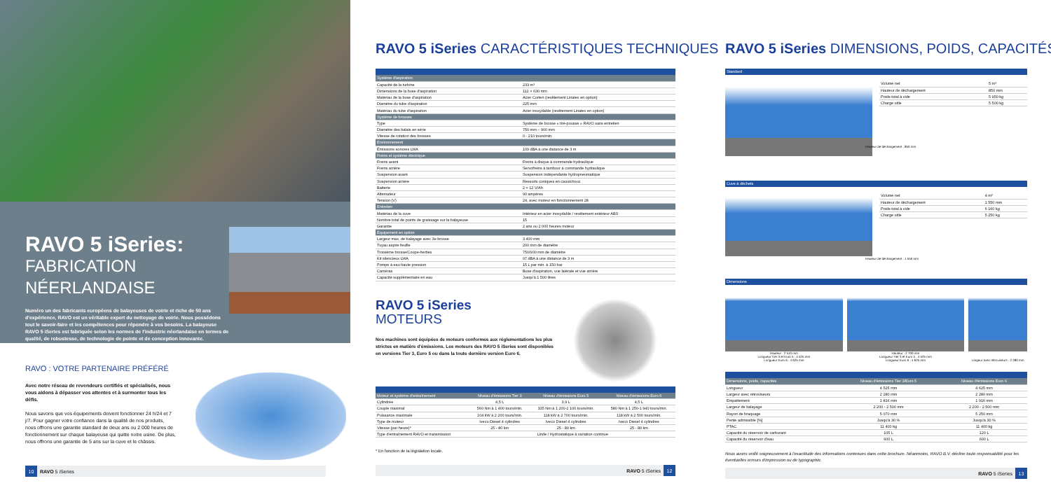RAVO 5 iSeries:
FABRICATION NÉERLANDAISE
Numéro un des fabricants européens de balayeuses de voirie et riche de 50 ans d'expérience, RAVO est un véritable expert du nettoyage de voirie. Nous possédons tout le savoir-faire et les compétences pour répondre à vos besoins. La balayeuse RAVO 5 iSeries est fabriquée selon les normes de l'industrie néerlandaise en termes de qualité, de robustesse, de technologie de pointe et de conception innovante.
RAVO : VOTRE PARTENAIRE PRÉFÉRÉ
Avec notre réseau de revendeurs certifiés et spécialisés, nous vous aidons à dépasser vos attentes et à surmonter tous les défis.
Nous savons que vos équipements doivent fonctionner 24 h/24 et 7 j/7. Pour gagner votre confiance dans la qualité de nos produits, nous offrons une garantie standard de deux ans ou 2 000 heures de fonctionnement sur chaque balayeuse qui quitte notre usine. De plus, nous offrons une garantie de 5 ans sur la cuve et le châssis.
10 RAVO 5 iSeries
RAVO 5 iSeries CARACTÉRISTIQUES TECHNIQUES
| Système d'aspiration | |
| Capacité de la turbine | 233 m³ |
| Dimensions de la buse d'aspiration | 112 × 630 mm |
| Matériau de la buse d'aspiration | Acier Corten (revêtement Linatex en option) |
| Diamètre du tube d'aspiration | 225 mm |
| Matériau du tube d'aspiration | Acier inoxydable (revêtement Linatex en option) |
| Système de brosses | |
| Type | Système de brosse « tiré-poussé » RAVO sans entretien |
| Diamètre des balais en série | 750 mm – 900 mm |
| Vitesse de rotation des brosses | 0 - 210 tours/min. |
| Environnement | |
| Émissions sonores LWA | 109 dBA à une distance de 3 m |
| Freins et système électrique | |
| Freins avant | Freins à disque à commande hydraulique |
| Freins arrière | Servofreins à tambour à commande hydraulique |
| Suspension avant | Suspension indépendante hydropneumatique |
| Suspension arrière | Ressorts coniques en caoutchouc |
| Batterie | 2 × 12 V/Ah |
| Alternateur | 90 ampères |
| Tension (V) | 24, avec moteur en fonctionnement 28 |
| Entretien | |
| Matériau de la cuve | Intérieur en acier inoxydable / revêtement extérieur ABS |
| Nombre total de points de graissage sur la balayeuse | 15 |
| Garantie | 2 ans ou 2 000 heures moteur |
| Équipement en option | |
| Largeur max. de balayage avec 3e brosse | 3 400 mm |
| Tuyau aspire feuille | 200 mm de diamètre |
| Troisième brosse/Coupe-herbes | 750/900 mm de diamètre |
| Kit silencieux LWA | 97 dBA à une distance de 3 m |
| Pompe à eau haute pression | 15 L par min. à 150 bar |
| Caméras | Buse d'aspiration, vue latérale et vue arrière |
| Capacité supplémentaire en eau | Jusqu'à 1 500 litres |
RAVO 5 iSeries
MOTEURS
Nos machines sont équipées de moteurs conformes aux réglementations les plus strictes en matière d'émissions. Les moteurs des RAVO 5 iSeries sont disponibles en versions Tier 3, Euro 5 ou dans la toute dernière version Euro 6.
| Moteur et système d'entraînement | Niveau d'émissions Tier 3 | Niveau d'émissions Euro 5 | Niveau d'émissions Euro 6 |
| --- | --- | --- | --- |
| Cylindrée | 4,5 L | 3,9 L | 4,5 L |
| Couple maximal | 560 Nm à 1 400 tours/min. | 335 Nm à 1 200-2 100 tours/min. | 580 Nm à 1 250-1 940 tours/min. |
| Puissance maximale | 104 kW à 2 200 tours/min. | 118 kW à 2 700 tours/min. | 118 kW à 2 500 tours/min. |
| Type de moteur | Iveco Diesel 4 cylindres | Iveco Diesel 4 cylindres | Iveco Diesel 4 cylindres |
| Vitesse (par heure)* | 25 - 80 km | 25 - 80 km | 25 - 80 km |
| Type d'entraînement RAVO et transmission | Linde / Hydrostatique à variation continue | | |
* En fonction de la législation locale.
RAVO 5 iSeries 12
RAVO 5 iSeries DIMENSIONS, POIDS, CAPACITÉS
Standard
| Volume net | 5 m³ |
| Hauteur de déchargement | 850 mm |
| Poids total à vide | 5 950 kg |
| Charge utile | 5 500 kg |
Hauteur de déchargement : 850 mm
Cuve à déchets
| Volume net | 4 m³ |
| Hauteur de déchargement | 1 550 mm |
| Poids total à vide | 6 160 kg |
| Charge utile | 5 250 kg |
Hauteur de déchargement : 1 550 mm
Dimensions
Hauteur : 2 510 mm
Longueur Tier 3 et Euro 5 : 4 525 mm
Longueur Euro 6 : 4 625 mm
Hauteur : 2 700 mm
Longueur Tier 3 et Euro 5 : 4 525 mm
Longueur Euro 6 : 4 625 mm
Largeur avec rétroviseurs : 2 280 mm
| Dimensions, poids, capacités | Niveau d'émissions Tier 3/Euro 5 | Niveau d'émissions Euro 6 |
| --- | --- | --- |
| Longueur | 4 525 mm | 4 625 mm |
| Largeur avec rétroviseurs | 2 280 mm | 2 280 mm |
| Empattement | 1 816 mm | 1 916 mm |
| Largeur de balayage | 2 200 - 2 500 mm | 2 200 - 2 500 mm |
| Rayon de braquage | 5 070 mm | 5 250 mm |
| Pente admissible [%] | Jusqu'à 30 % | Jusqu'à 30 % |
| PTAC | 11 400 kg | 11 400 kg |
| Capacité du réservoir de carburant | 105 L | 120 L |
| Capacité du réservoir d'eau | 600 L | 600 L |
Nous avons veillé soigneusement à l'exactitude des informations contenues dans cette brochure. Néanmoins, RAVO B.V. décline toute responsabilité pour les éventuelles erreurs d'impression ou de typographie.
RAVO 5 iSeries 13